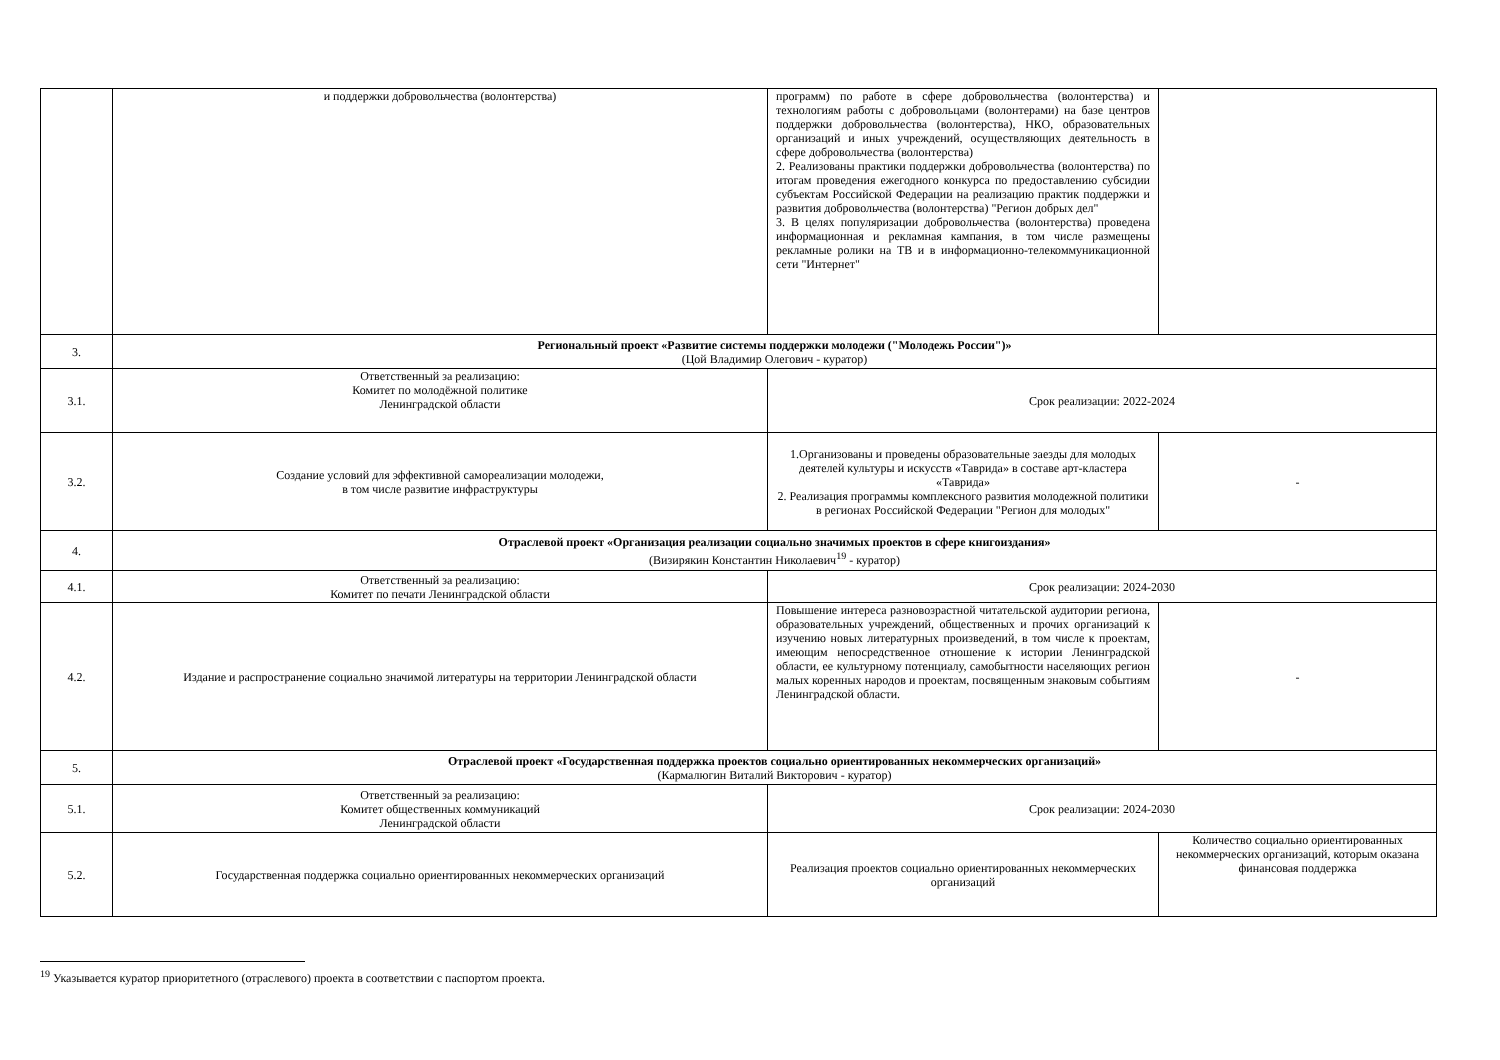| | и поддержки добровольчества (волонтерства) | программ) по работе в сфере добровольчества (волонтерства) и технологиям работы с добровольцами (волонтерами) на базе центров поддержки добровольчества (волонтерства), НКО, образовательных организаций и иных учреждений, осуществляющих деятельность в сфере добровольчества (волонтерства) 2. Реализованы практики поддержки добровольчества (волонтерства) по итогам проведения ежегодного конкурса по предоставлению субсидии субъектам Российской Федерации на реализацию практик поддержки и развития добровольчества (волонтерства) "Регион добрых дел" 3. В целях популяризации добровольчества (волонтерства) проведена информационная и рекламная кампания, в том числе размещены рекламные ролики на ТВ и в информационно-телекоммуникационной сети "Интернет" | |
| 3. | Региональный проект «Развитие системы поддержки молодежи ("Молодежь России")» (Цой Владимир Олегович - куратор) | | |
| 3.1. | Ответственный за реализацию: Комитет по молодёжной политике Ленинградской области | Срок реализации: 2022-2024 | |
| 3.2. | Создание условий для эффективной самореализации молодежи, в том числе развитие инфраструктуры | 1.Организованы и проведены образовательные заезды для молодых деятелей культуры и искусств «Таврида» в составе арт-кластера «Таврида» 2. Реализация программы комплексного развития молодежной политики в регионах Российской Федерации "Регион для молодых" | - |
| 4. | Отраслевой проект «Организация реализации социально значимых проектов в сфере книгоиздания» (Визирякин Константин Николаевич<sup>19</sup> - куратор) | | |
| 4.1. | Ответственный за реализацию: Комитет по печати Ленинградской области | Срок реализации: 2024-2030 | |
| 4.2. | Издание и распространение социально значимой литературы на территории Ленинградской области | Повышение интереса разновозрастной читательской аудитории региона, образовательных учреждений, общественных и прочих организаций к изучению новых литературных произведений, в том числе к проектам, имеющим непосредственное отношение к истории Ленинградской области, ее культурному потенциалу, самобытности населяющих регион малых коренных народов и проектам, посвященным знаковым событиям Ленинградской области. | - |
| 5. | Отраслевой проект «Государственная поддержка проектов социально ориентированных некоммерческих организаций» (Кармалюгин Виталий Викторович - куратор) | | |
| 5.1. | Ответственный за реализацию: Комитет общественных коммуникаций Ленинградской области | Срок реализации: 2024-2030 | |
| 5.2. | Государственная поддержка социально ориентированных некоммерческих организаций | Реализация проектов социально ориентированных некоммерческих организаций | Количество социально ориентированных некоммерческих организаций, которым оказана финансовая поддержка |
<sup>19</sup> Указывается куратор приоритетного (отраслевого) проекта в соответствии с паспортом проекта.